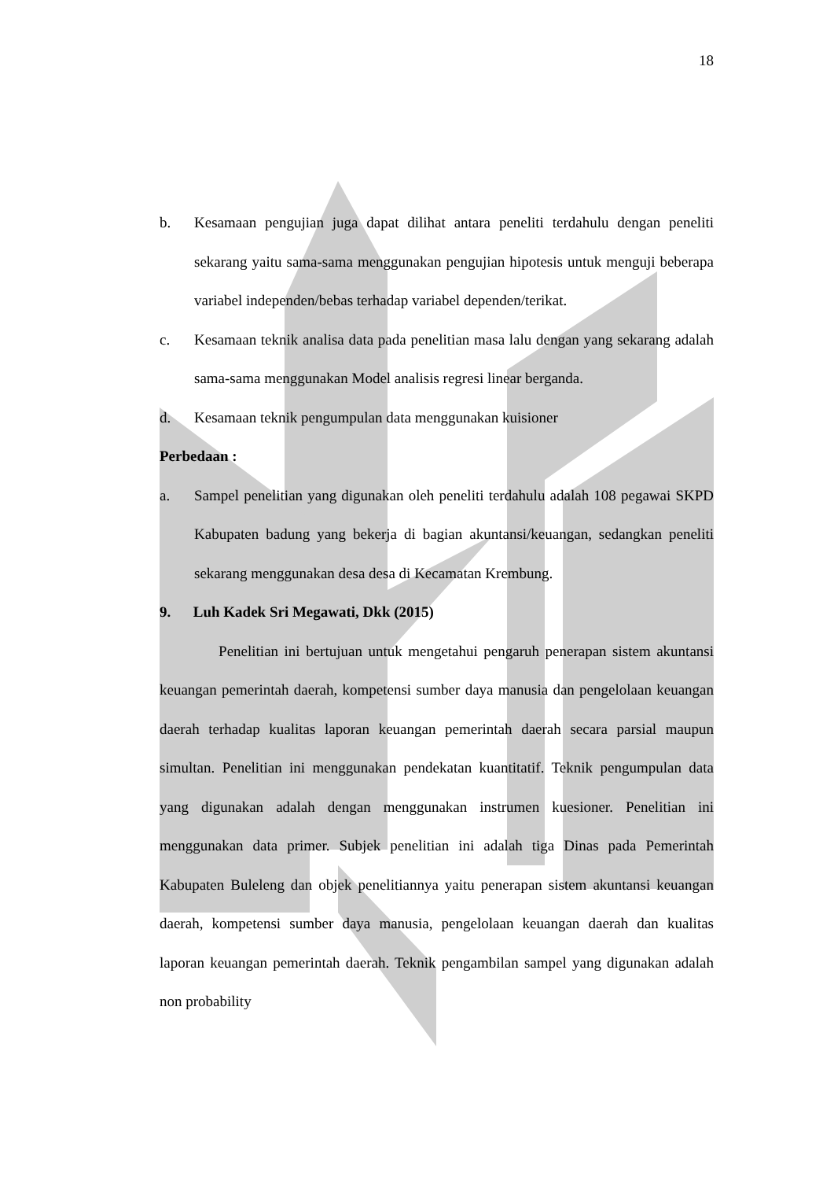18
b. Kesamaan pengujian juga dapat dilihat antara peneliti terdahulu dengan peneliti sekarang yaitu sama-sama menggunakan pengujian hipotesis untuk menguji beberapa variabel independen/bebas terhadap variabel dependen/terikat.
c. Kesamaan teknik analisa data pada penelitian masa lalu dengan yang sekarang adalah sama-sama menggunakan Model analisis regresi linear berganda.
d. Kesamaan teknik pengumpulan data menggunakan kuisioner
Perbedaan :
a. Sampel penelitian yang digunakan oleh peneliti terdahulu adalah 108 pegawai SKPD Kabupaten badung yang bekerja di bagian akuntansi/keuangan, sedangkan peneliti sekarang menggunakan desa desa di Kecamatan Krembung.
9. Luh Kadek Sri Megawati, Dkk (2015)
Penelitian ini bertujuan untuk mengetahui pengaruh penerapan sistem akuntansi keuangan pemerintah daerah, kompetensi sumber daya manusia dan pengelolaan keuangan daerah terhadap kualitas laporan keuangan pemerintah daerah secara parsial maupun simultan. Penelitian ini menggunakan pendekatan kuantitatif. Teknik pengumpulan data yang digunakan adalah dengan menggunakan instrumen kuesioner. Penelitian ini menggunakan data primer. Subjek penelitian ini adalah tiga Dinas pada Pemerintah Kabupaten Buleleng dan objek penelitiannya yaitu penerapan sistem akuntansi keuangan daerah, kompetensi sumber daya manusia, pengelolaan keuangan daerah dan kualitas laporan keuangan pemerintah daerah. Teknik pengambilan sampel yang digunakan adalah non probability